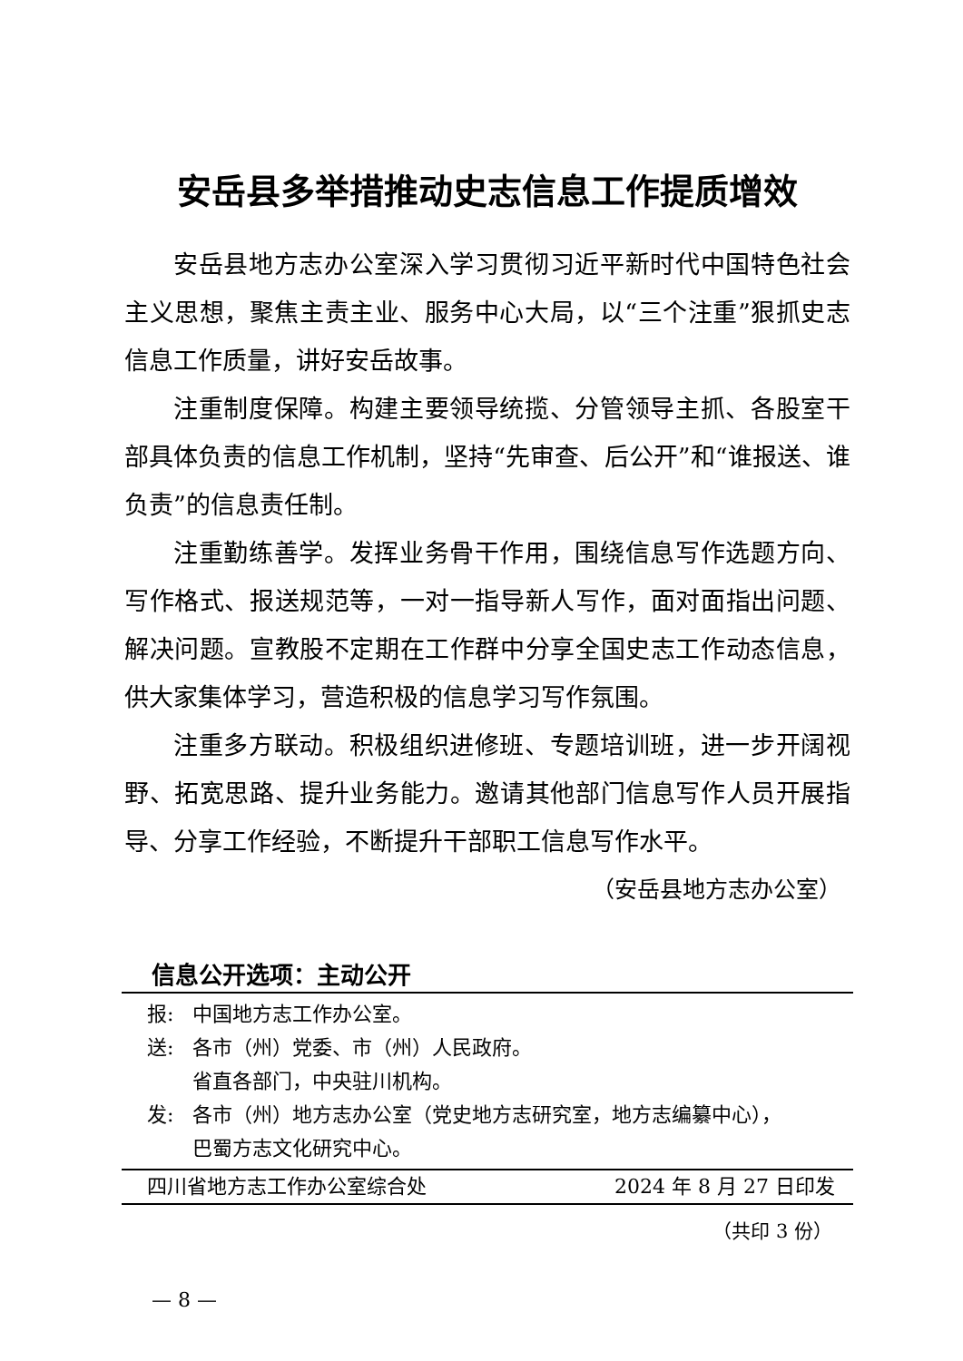安岳县多举措推动史志信息工作提质增效
安岳县地方志办公室深入学习贯彻习近平新时代中国特色社会主义思想，聚焦主责主业、服务中心大局，以“三个注重”狠抓史志信息工作质量，讲好安岳故事。
注重制度保障。构建主要领导统揽、分管领导主抓、各股室干部具体负责的信息工作机制，坚持“先审查、后公开”和“谁报送、谁负责”的信息责任制。
注重勤练善学。发挥业务骨干作用，围绕信息写作选题方向、写作格式、报送规范等，一对一指导新人写作，面对面指出问题、解决问题。宣教股不定期在工作群中分享全国史志工作动态信息，供大家集体学习，营造积极的信息学习写作氛围。
注重多方联动。积极组织进修班、专题培训班，进一步开阔视野、拓宽思路、提升业务能力。邀请其他部门信息写作人员开展指导、分享工作经验，不断提升干部职工信息写作水平。
（安岳县地方志办公室）
信息公开选项：主动公开
报: 中国地方志工作办公室。
送: 各市（州）党委、市（州）人民政府。
省直各部门，中央驻川机构。
发: 各市（州）地方志办公室（党史地方志研究室，地方志编纂中心），
巴蜀方志文化研究中心。
四川省地方志工作办公室综合处 2024 年 8 月 27 日印发
（共印 3 份）
— 8 —